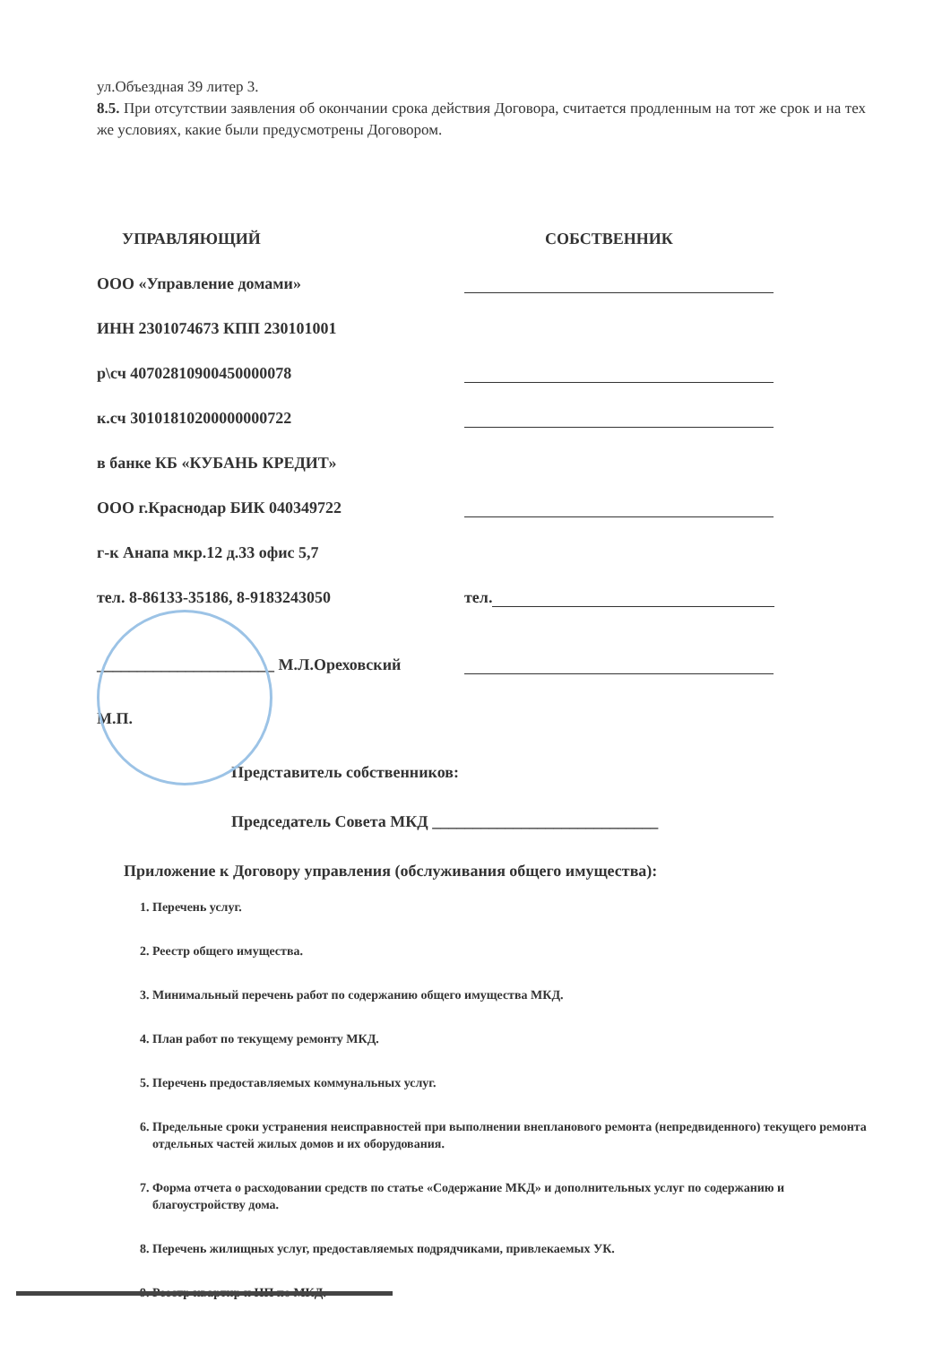ул.Объездная 39 литер 3.
8.5. При отсутствии заявления об окончании срока действия Договора, считается продленным на тот же срок и на тех же условиях, какие были предусмотрены Договором.
УПРАВЛЯЮЩИЙ
СОБСТВЕННИК
ООО «Управление домами»
ИНН 2301074673 КПП 230101001
р\сч 40702810900450000078
к.сч 30101810200000000722
в банке КБ «КУБАНЬ КРЕДИТ»
ООО г.Краснодар БИК 040349722
г-к Анапа мкр.12 д.33 офис 5,7
тел. 8-86133-35186, 8-9183243050
тел.
______________________ М.Л.Ореховский
М.П.
Представитель собственников:
Председатель Совета МКД ____________________________
Приложение к Договору управления (обслуживания общего имущества):
1. Перечень услуг.
2. Реестр общего имущества.
3. Минимальный перечень работ по содержанию общего имущества МКД.
4. План работ по текущему ремонту МКД.
5. Перечень предоставляемых коммунальных услуг.
6. Предельные сроки устранения неисправностей при выполнении внепланового ремонта (непредвиденного) текущего ремонта отдельных частей жилых домов и их оборудования.
7. Форма отчета о расходовании средств по статье «Содержание МКД» и дополнительных услуг по содержанию и благоустройству дома.
8. Перечень жилищных услуг, предоставляемых подрядчиками, привлекаемых УК.
9. Реестр квартир и НП по МКД.